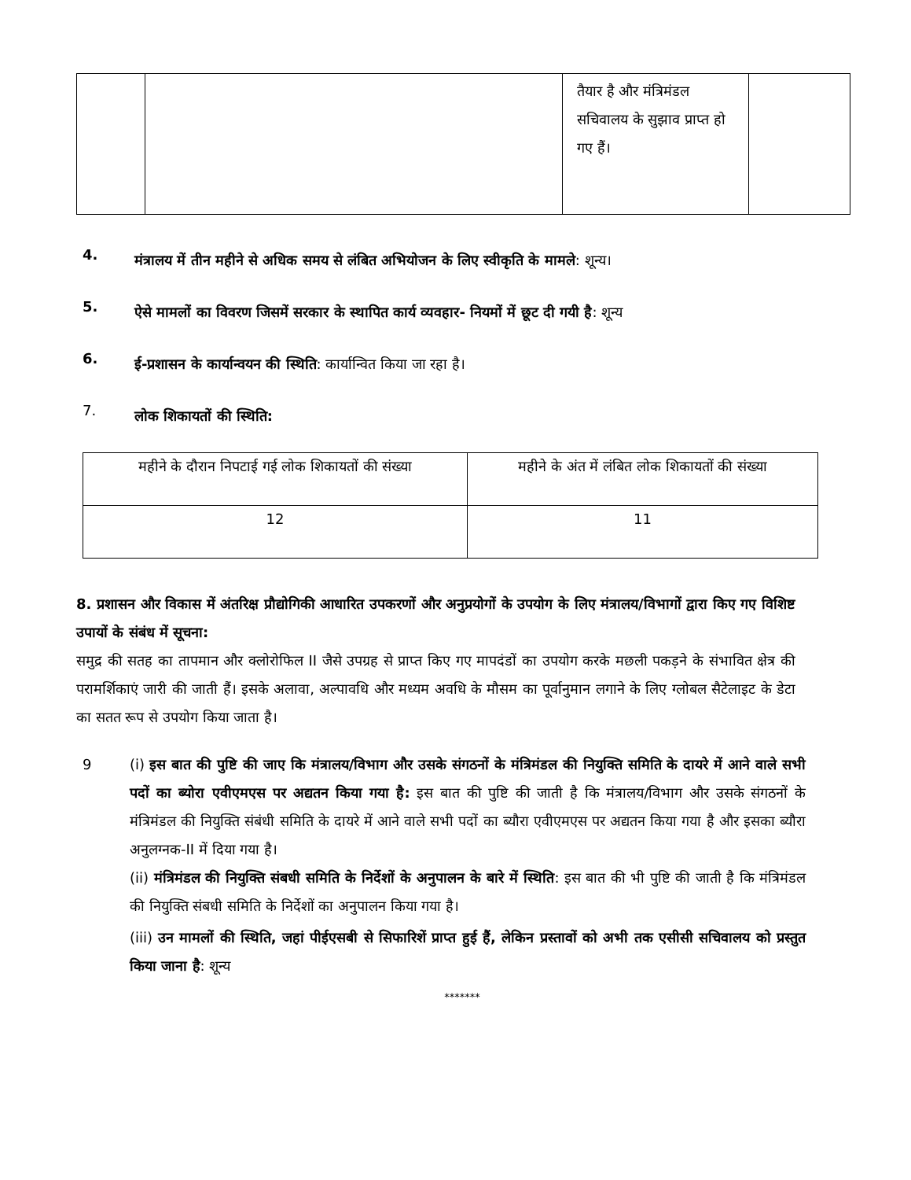| | | तैयार है और मंत्रिमंडल सचिवालय के सुझाव प्राप्त हो गए हैं। | |
4.
मंत्रालय में तीन महीने से अधिक समय से लंबित अभियोजन के लिए स्वीकृति के मामले: शून्य।
5.
ऐसे मामलों का विवरण जिसमें सरकार के स्थापित कार्य व्यवहार- नियमों में छूट दी गयी है: शून्य
6.
ई-प्रशासन के कार्यान्वयन की स्थिति: कार्यान्वित किया जा रहा है।
7.
लोक शिकायतों की स्थिति:
| महीने के दौरान निपटाई गई लोक शिकायतों की संख्या | महीने के अंत में लंबित लोक शिकायतों की संख्या |
| 12 | 11 |
8. प्रशासन और विकास में अंतरिक्ष प्रौद्योगिकी आधारित उपकरणों और अनुप्रयोगों के उपयोग के लिए मंत्रालय/विभागों द्वारा किए गए विशिष्ट उपायों के संबंध में सूचना:
समुद्र की सतह का तापमान और क्लोरोफिल II जैसे उपग्रह से प्राप्त किए गए मापदंडों का उपयोग करके मछली पकड़ने के संभावित क्षेत्र की परामर्शिकाएं जारी की जाती हैं। इसके अलावा, अल्पावधि और मध्यम अवधि के मौसम का पूर्वानुमान लगाने के लिए ग्लोबल सैटेलाइट के डेटा का सतत रूप से उपयोग किया जाता है।
9 (i) इस बात की पुष्टि की जाए कि मंत्रालय/विभाग और उसके संगठनों के मंत्रिमंडल की नियुक्ति समिति के दायरे में आने वाले सभी पदों का ब्योरा एवीएमएस पर अद्यतन किया गया है: इस बात की पुष्टि की जाती है कि मंत्रालय/विभाग और उसके संगठनों के मंत्रिमंडल की नियुक्ति संबंधी समिति के दायरे में आने वाले सभी पदों का ब्यौरा एवीएमएस पर अद्यतन किया गया है और इसका ब्यौरा अनुलग्नक-II में दिया गया है।
(ii) मंत्रिमंडल की नियुक्ति संबधी समिति के निर्देशों के अनुपालन के बारे में स्थिति: इस बात की भी पुष्टि की जाती है कि मंत्रिमंडल की नियुक्ति संबधी समिति के निर्देशों का अनुपालन किया गया है।
(iii) उन मामलों की स्थिति, जहां पीईएसबी से सिफारिशें प्राप्त हुई हैं, लेकिन प्रस्तावों को अभी तक एसीसी सचिवालय को प्रस्तुत किया जाना है: शून्य
*******